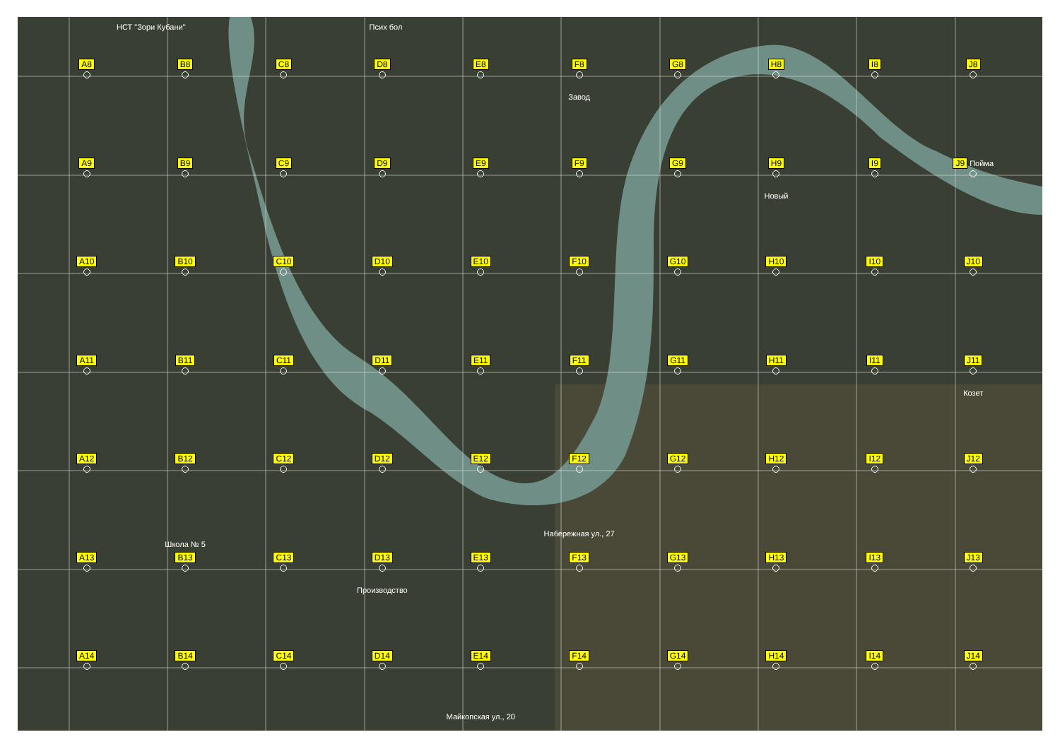НСТ "Зори Кубани" Псих бол
A8
B8
C8
D8
E8
F8
Завод
G8
H8
I8
J8
A9
B9
C9
D9
E9
F9
G9
H9
Новый
I9
J9 Пойма
A10
B10
C10
D10
E10
F10
G10
H10
I10
J10
A11
B11
C11
D11
E11
F11
G11
H11
I11
J11
Козет
A12
B12
Школа № 5
C12
D12
E12
F12
Набережная ул., 27
G12
H12
I12
J12
A13
B13
C13
D13
Производство
E13
F13
G13
H13
I13
J13
A14
B14
C14
D14
E14
Майкопская ул., 20
F14
G14
H14
I14
J14